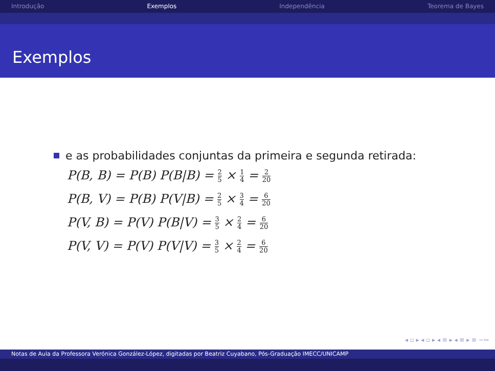Introdução Exemplos Independência Teorema de Bayes
Exemplos
e as probabilidades conjuntas da primeira e segunda retirada:
P(B, B) = P(B) P(B|B) = 2 5 × 1 4 = 2 20
P(B, V) = P(B) P(V|B) = 2 5 × 3 4 = 6 20
P(V, B) = P(V) P(B|V) = 3 5 × 2 4 = 6 20
P(V, V) = P(V) P(V|V) = 3 5 × 2 4 = 6 20
◂ ▫ ▸ ◂ ▫ ▸ ◂ ≡ ▸ ◂ ≡ ▸ ≡ ∽∾
Notas de Aula da Professora Verónica González-López, digitadas por Beatriz Cuyabano, Pós-Graduação IMECC/UNICAMP